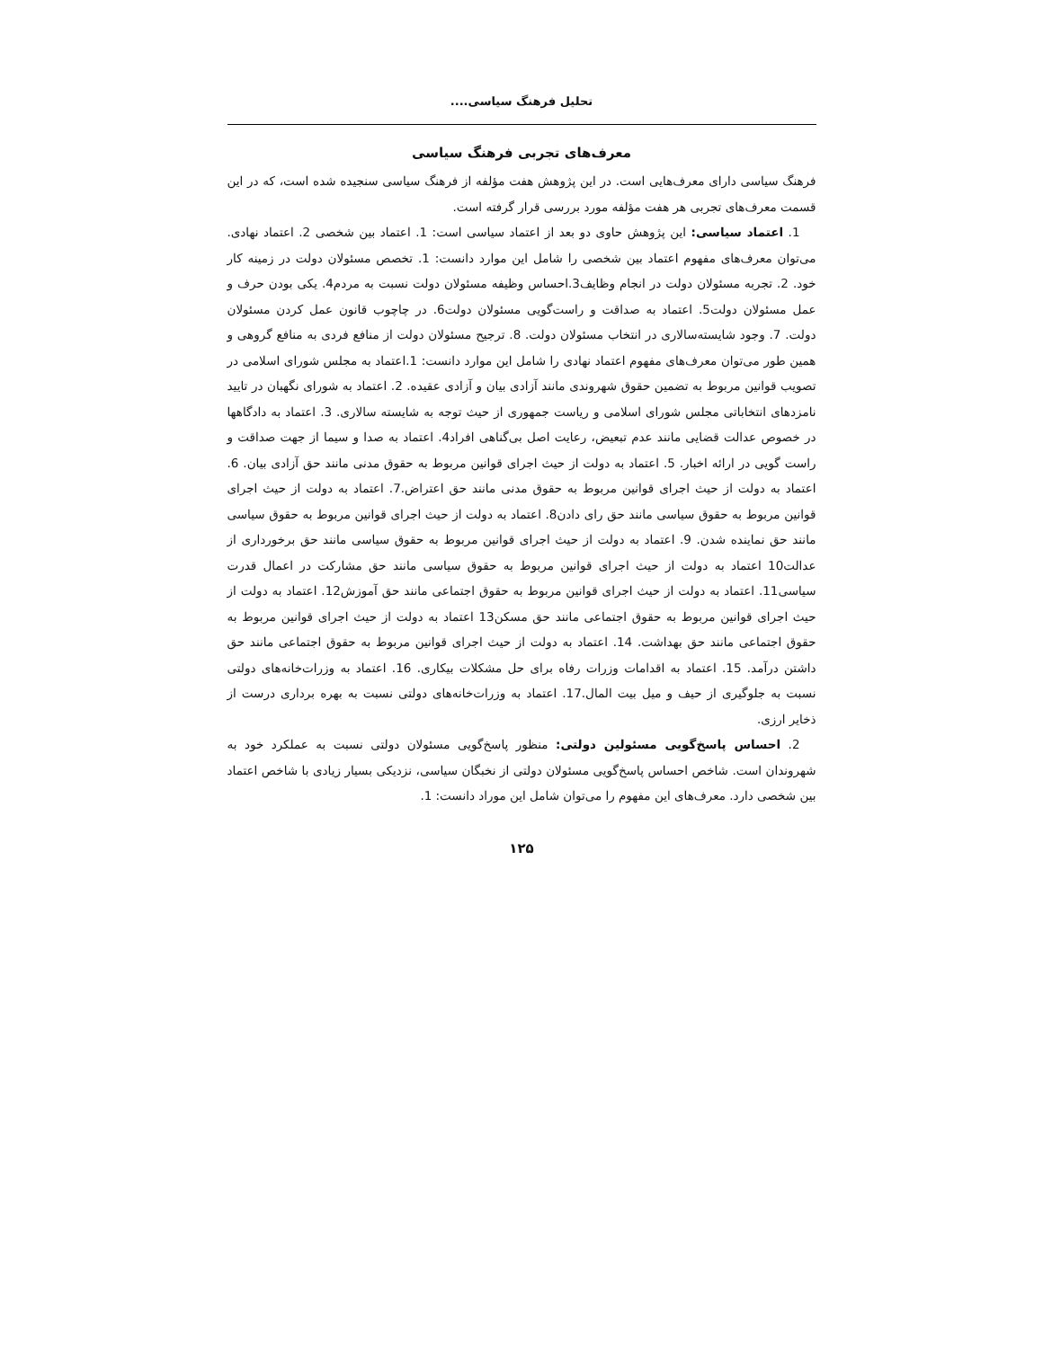تحلیل فرهنگ سیاسی....
معرف‌های تجربی فرهنگ سیاسی
فرهنگ سیاسی دارای معرف‌هایی است. در این پژوهش هفت مؤلفه از فرهنگ سیاسی سنجیده شده است، که در این قسمت معرف‌های تجربی هر هفت مؤلفه مورد بررسی قرار گرفته است.
1. اعتماد سیاسی: این پژوهش حاوی دو بعد از اعتماد سیاسی است: 1. اعتماد بین شخصی 2. اعتماد نهادی. می‌توان معرف‌های مفهوم اعتماد بین شخصی را شامل این موارد دانست: 1. تخصص مسئولان دولت در زمینه کار خود. 2. تجربه مسئولان دولت در انجام وظایف3.احساس وظیفه مسئولان دولت نسبت به مردم4. یکی بودن حرف و عمل مسئولان دولت5. اعتماد به صداقت و راست‌گویی مسئولان دولت6. در چاچوب قانون عمل کردن مسئولان دولت. 7. وجود شایسته‌سالاری در انتخاب مسئولان دولت. 8. ترجیح مسئولان دولت از منافع فردی به منافع گروهی و همین طور می‌توان معرف‌های مفهوم اعتماد نهادی را شامل این موارد دانست: 1.اعتماد به مجلس شورای اسلامی در تصویب قوانین مربوط به تضمین حقوق شهروندی مانند آزادی بیان و آزادی عقیده. 2. اعتماد به شورای نگهبان در تایید نامزدهای انتخاباتی مجلس شورای اسلامی و ریاست جمهوری از حیث توجه به شایسته سالاری. 3. اعتماد به دادگاهها در خصوص عدالت قضایی مانند عدم تبعیض، رعایت اصل بی‌گناهی افراد4. اعتماد به صدا و سیما از جهت صداقت و راست گویی در ارائه اخبار. 5. اعتماد به دولت از حیث اجرای قوانین مربوط به حقوق مدنی مانند حق آزادی بیان. 6. اعتماد به دولت از حیث اجرای قوانین مربوط به حقوق مدنی مانند حق اعتراض.7. اعتماد به دولت از حیث اجرای قوانین مربوط به حقوق سیاسی مانند حق رای دادن8. اعتماد به دولت از حیث اجرای قوانین مربوط به حقوق سیاسی مانند حق نماینده شدن. 9. اعتماد به دولت از حیث اجرای قوانین مربوط به حقوق سیاسی مانند حق برخورداری از عدالت10 اعتماد به دولت از حیث اجرای قوانین مربوط به حقوق سیاسی مانند حق مشارکت در اعمال قدرت سیاسی11. اعتماد به دولت از حیث اجرای قوانین مربوط به حقوق اجتماعی مانند حق آموزش12. اعتماد به دولت از حیث اجرای قوانین مربوط به حقوق اجتماعی مانند حق مسکن13 اعتماد به دولت از حیث اجرای قوانین مربوط به حقوق اجتماعی مانند حق بهداشت. 14. اعتماد به دولت از حیث اجرای قوانین مربوط به حقوق اجتماعی مانند حق داشتن درآمد. 15. اعتماد به اقدامات وزرات رفاه برای حل مشکلات بیکاری. 16. اعتماد به وزرات‌خانه‌های دولتی نسبت به جلوگیری از حیف و میل بیت المال.17. اعتماد به وزرات‌خانه‌های دولتی نسبت به بهره برداری درست از ذخایر ارزی.
2. احساس پاسخ‌گویی مسئولین دولتی: منظور پاسخ‌گویی مسئولان دولتی نسبت به عملکرد خود به شهروندان است. شاخص احساس پاسخ‌گویی مسئولان دولتی از نخبگان سیاسی، نزدیکی بسیار زیادی با شاخص اعتماد بین شخصی دارد. معرف‌های این مفهوم را می‌توان شامل این موراد دانست: 1.
۱۲۵